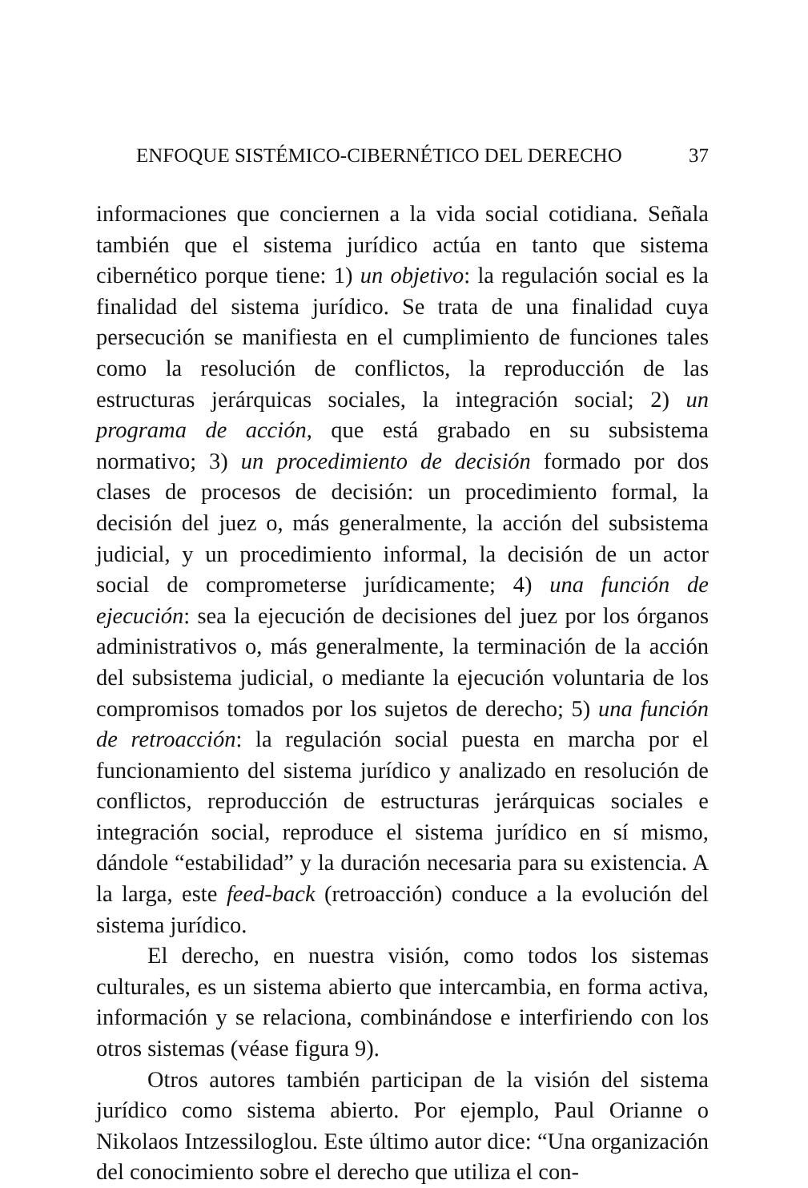ENFOQUE SISTÉMICO-CIBERNÉTICO DEL DERECHO 37
informaciones que conciernen a la vida social cotidiana. Señala también que el sistema jurídico actúa en tanto que sistema cibernético porque tiene: 1) un objetivo: la regulación social es la finalidad del sistema jurídico. Se trata de una finalidad cuya persecución se manifiesta en el cumplimiento de funciones tales como la resolución de conflictos, la reproducción de las estructuras jerárquicas sociales, la integración social; 2) un programa de acción, que está grabado en su subsistema normativo; 3) un procedimiento de decisión formado por dos clases de procesos de decisión: un procedimiento formal, la decisión del juez o, más generalmente, la acción del subsistema judicial, y un procedimiento informal, la decisión de un actor social de comprometerse jurídicamente; 4) una función de ejecución: sea la ejecución de decisiones del juez por los órganos administrativos o, más generalmente, la terminación de la acción del subsistema judicial, o mediante la ejecución voluntaria de los compromisos tomados por los sujetos de derecho; 5) una función de retroacción: la regulación social puesta en marcha por el funcionamiento del sistema jurídico y analizado en resolución de conflictos, reproducción de estructuras jerárquicas sociales e integración social, reproduce el sistema jurídico en sí mismo, dándole “estabilidad” y la duración necesaria para su existencia. A la larga, este feed-back (retroacción) conduce a la evolución del sistema jurídico.
El derecho, en nuestra visión, como todos los sistemas culturales, es un sistema abierto que intercambia, en forma activa, información y se relaciona, combinándose e interfiriendo con los otros sistemas (véase figura 9).
Otros autores también participan de la visión del sistema jurídico como sistema abierto. Por ejemplo, Paul Orianne o Nikolaos Intzessiloglou. Este último autor dice: “Una organización del conocimiento sobre el derecho que utiliza el con-